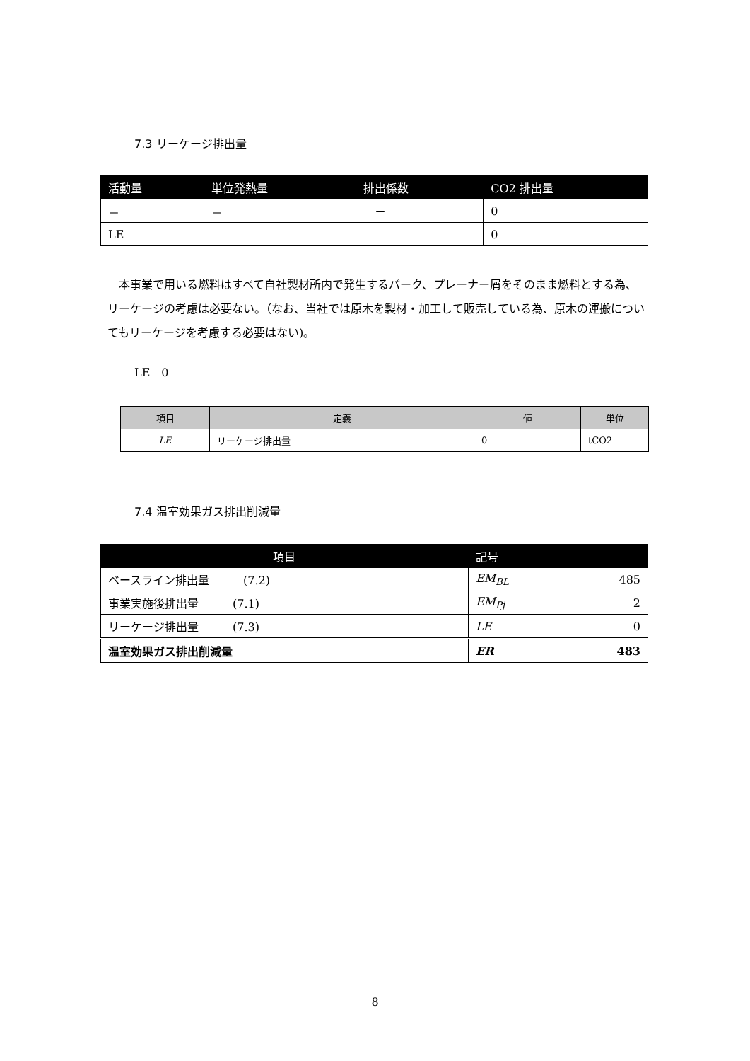7.3 リーケージ排出量
| 活動量 | 単位発熱量 | 排出係数 | CO2 排出量 |
| --- | --- | --- | --- |
| － | － | － | 0 |
| LE | | | 0 |
　本事業で用いる燃料はすべて自社製材所内で発生するバーク、プレーナー屑をそのまま燃料とする為、リーケージの考慮は必要ない。（なお、当社では原木を製材・加工して販売している為、原木の運搬についてもリーケージを考慮する必要はない)。
LE＝0
| 項目 | 定義 | 値 | 単位 |
| --- | --- | --- | --- |
| LE | リーケージ排出量 | 0 | tCO2 |
7.4 温室効果ガス排出削減量
| 項目 | 記号 | |
| --- | --- | --- |
| ベースライン排出量 (7.2) | EM<sub>BL</sub> | 485 |
| 事業実施後排出量 (7.1) | EM<sub>Pj</sub> | 2 |
| リーケージ排出量 (7.3) | LE | 0 |
| 温室効果ガス排出削減量 | ER | 483 |
8